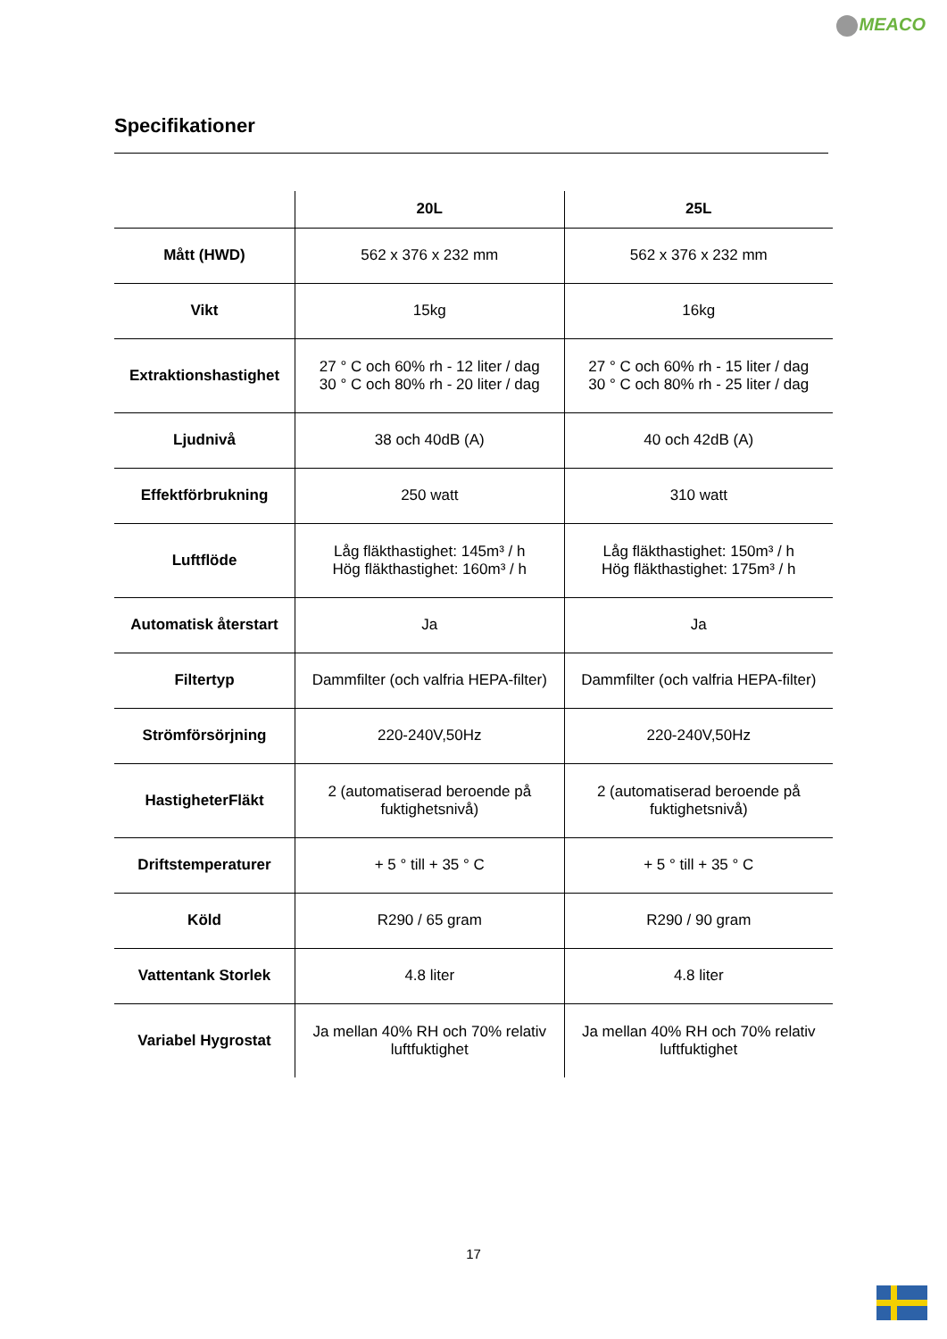MEACO
Specifikationer
| | 20L | 25L |
| --- | --- | --- |
| Mått (HWD) | 562 x 376 x 232 mm | 562 x 376 x 232 mm |
| Vikt | 15kg | 16kg |
| Extraktionshastighet | 27 ° C och 60% rh - 12 liter / dag 30 ° C och 80% rh - 20 liter / dag | 27 ° C och 60% rh - 15 liter / dag 30 ° C och 80% rh - 25 liter / dag |
| Ljudnivå | 38 och 40dB (A) | 40 och 42dB (A) |
| Effektförbrukning | 250 watt | 310 watt |
| Luftflöde | Låg fläkthastighet: 145m³ / h Hög fläkthastighet: 160m³ / h | Låg fläkthastighet: 150m³ / h Hög fläkthastighet: 175m³ / h |
| Automatisk återstart | Ja | Ja |
| Filtertyp | Dammfilter (och valfria HEPA-filter) | Dammfilter (och valfria HEPA-filter) |
| Strömförsörjning | 220-240V,50Hz | 220-240V,50Hz |
| HastigheterFläkt | 2 (automatiserad beroende på fuktighetsnivå) | 2 (automatiserad beroende på fuktighetsnivå) |
| Driftstemperaturer | + 5 ° till + 35 ° C | + 5 ° till + 35 ° C |
| Köld | R290 / 65 gram | R290 / 90 gram |
| Vattentank Storlek | 4.8 liter | 4.8 liter |
| Variabel Hygrostat | Ja mellan 40% RH och 70% relativ luftfuktighet | Ja mellan 40% RH och 70% relativ luftfuktighet |
17